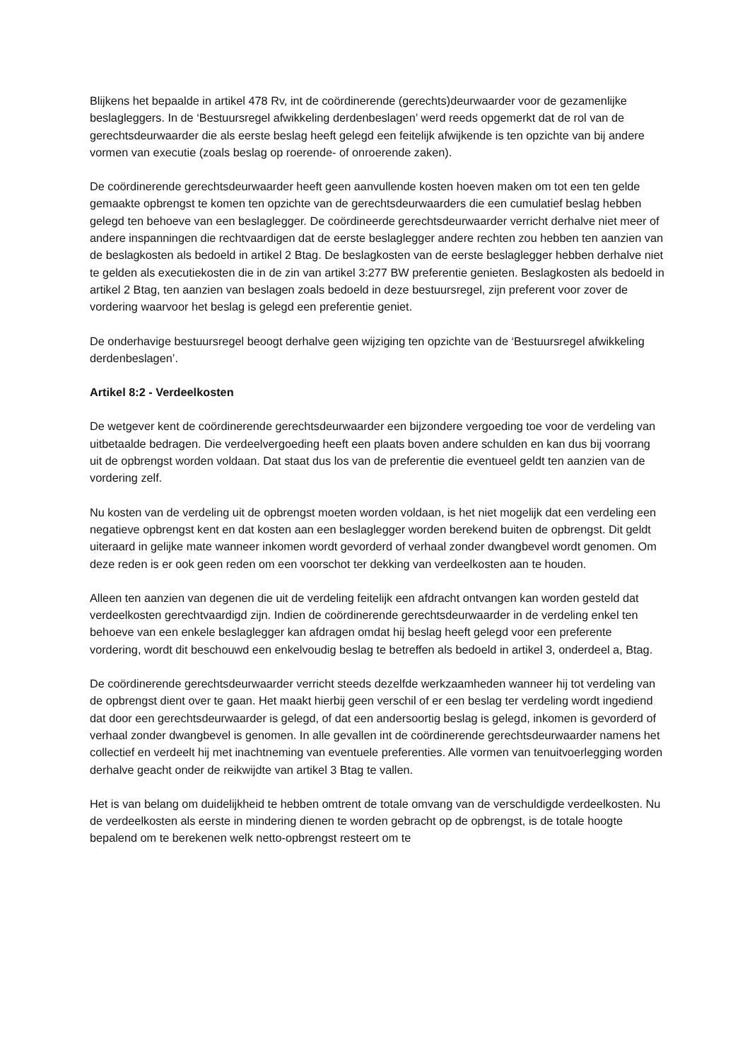Blijkens het bepaalde in artikel 478 Rv, int de coördinerende (gerechts)deurwaarder voor de gezamenlijke beslagleggers. In de ‘Bestuursregel afwikkeling derdenbeslagen’ werd reeds opgemerkt dat de rol van de gerechtsdeurwaarder die als eerste beslag heeft gelegd een feitelijk afwijkende is ten opzichte van bij andere vormen van executie (zoals beslag op roerende- of onroerende zaken).
De coördinerende gerechtsdeurwaarder heeft geen aanvullende kosten hoeven maken om tot een ten gelde gemaakte opbrengst te komen ten opzichte van de gerechtsdeurwaarders die een cumulatief beslag hebben gelegd ten behoeve van een beslaglegger. De coördineerde gerechtsdeurwaarder verricht derhalve niet meer of andere inspanningen die rechtvaardigen dat de eerste beslaglegger andere rechten zou hebben ten aanzien van de beslagkosten als bedoeld in artikel 2 Btag. De beslagkosten van de eerste beslaglegger hebben derhalve niet te gelden als executiekosten die in de zin van artikel 3:277 BW preferentie genieten. Beslagkosten als bedoeld in artikel 2 Btag, ten aanzien van beslagen zoals bedoeld in deze bestuursregel, zijn preferent voor zover de vordering waarvoor het beslag is gelegd een preferentie geniet.
De onderhavige bestuursregel beoogt derhalve geen wijziging ten opzichte van de ‘Bestuursregel afwikkeling derdenbeslagen’.
Artikel 8:2 - Verdeelkosten
De wetgever kent de coördinerende gerechtsdeurwaarder een bijzondere vergoeding toe voor de verdeling van uitbetaalde bedragen. Die verdeelvergoeding heeft een plaats boven andere schulden en kan dus bij voorrang uit de opbrengst worden voldaan. Dat staat dus los van de preferentie die eventueel geldt ten aanzien van de vordering zelf.
Nu kosten van de verdeling uit de opbrengst moeten worden voldaan, is het niet mogelijk dat een verdeling een negatieve opbrengst kent en dat kosten aan een beslaglegger worden berekend buiten de opbrengst. Dit geldt uiteraard in gelijke mate wanneer inkomen wordt gevorderd of verhaal zonder dwangbevel wordt genomen. Om deze reden is er ook geen reden om een voorschot ter dekking van verdeelkosten aan te houden.
Alleen ten aanzien van degenen die uit de verdeling feitelijk een afdracht ontvangen kan worden gesteld dat verdeelkosten gerechtvaardigd zijn. Indien de coördinerende gerechtsdeurwaarder in de verdeling enkel ten behoeve van een enkele beslaglegger kan afdragen omdat hij beslag heeft gelegd voor een preferente vordering, wordt dit beschouwd een enkelvoudig beslag te betreffen als bedoeld in artikel 3, onderdeel a, Btag.
De coördinerende gerechtsdeurwaarder verricht steeds dezelfde werkzaamheden wanneer hij tot verdeling van de opbrengst dient over te gaan. Het maakt hierbij geen verschil of er een beslag ter verdeling wordt ingediend dat door een gerechtsdeurwaarder is gelegd, of dat een andersoortig beslag is gelegd, inkomen is gevorderd of verhaal zonder dwangbevel is genomen. In alle gevallen int de coördinerende gerechtsdeurwaarder namens het collectief en verdeelt hij met inachtneming van eventuele preferenties. Alle vormen van tenuitvoerlegging worden derhalve geacht onder de reikwijdte van artikel 3 Btag te vallen.
Het is van belang om duidelijkheid te hebben omtrent de totale omvang van de verschuldigde verdeelkosten. Nu de verdeelkosten als eerste in mindering dienen te worden gebracht op de opbrengst, is de totale hoogte bepalend om te berekenen welk netto-opbrengst resteert om te